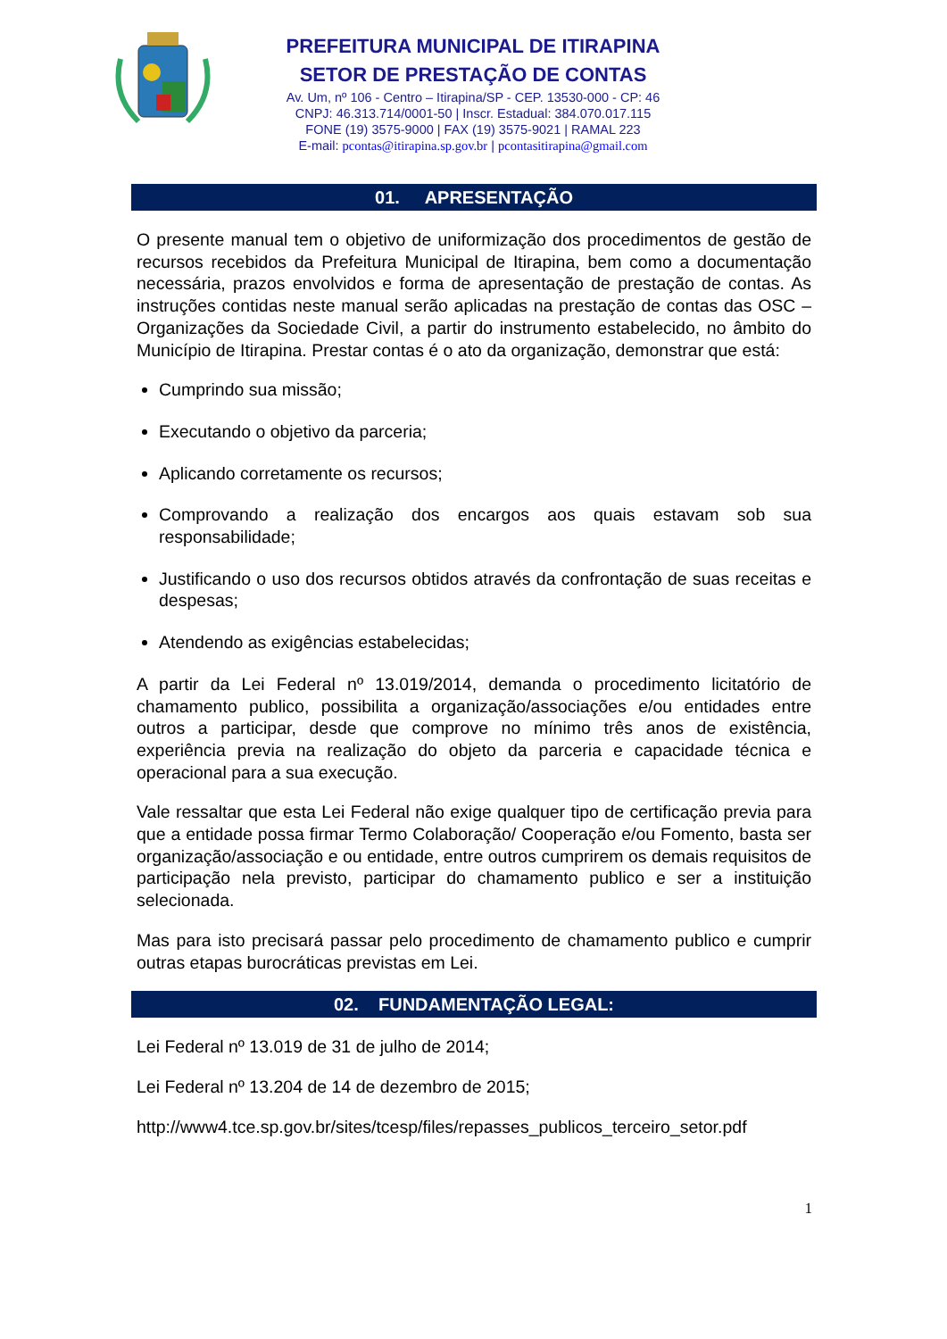PREFEITURA MUNICIPAL DE ITIRAPINA
SETOR DE PRESTAÇÃO DE CONTAS
Av. Um, nº 106 - Centro – Itirapina/SP - CEP. 13530-000 - CP: 46
CNPJ: 46.313.714/0001-50 | Inscr. Estadual: 384.070.017.115
FONE (19) 3575-9000 | FAX (19) 3575-9021 | RAMAL 223
E-mail: pcontas@itirapina.sp.gov.br | pcontasitirapina@gmail.com
01. APRESENTAÇÃO
O presente manual tem o objetivo de uniformização dos procedimentos de gestão de recursos recebidos da Prefeitura Municipal de Itirapina, bem como a documentação necessária, prazos envolvidos e forma de apresentação de prestação de contas. As instruções contidas neste manual serão aplicadas na prestação de contas das OSC – Organizações da Sociedade Civil, a partir do instrumento estabelecido, no âmbito do Município de Itirapina. Prestar contas é o ato da organização, demonstrar que está:
Cumprindo sua missão;
Executando o objetivo da parceria;
Aplicando corretamente os recursos;
Comprovando a realização dos encargos aos quais estavam sob sua responsabilidade;
Justificando o uso dos recursos obtidos através da confrontação de suas receitas e despesas;
Atendendo as exigências estabelecidas;
A partir da Lei Federal nº 13.019/2014, demanda o procedimento licitatório de chamamento publico, possibilita a organização/associações e/ou entidades entre outros a participar, desde que comprove no mínimo três anos de existência, experiência previa na realização do objeto da parceria e capacidade técnica e operacional para a sua execução.
Vale ressaltar que esta Lei Federal não exige qualquer tipo de certificação previa para que a entidade possa firmar Termo Colaboração/ Cooperação e/ou Fomento, basta ser organização/associação e ou entidade, entre outros cumprirem os demais requisitos de participação nela previsto, participar do chamamento publico e ser a instituição selecionada.
Mas para isto precisará passar pelo procedimento de chamamento publico e cumprir outras etapas burocráticas previstas em Lei.
02. FUNDAMENTAÇÃO LEGAL:
Lei Federal nº 13.019 de 31 de julho de 2014;
Lei Federal nº 13.204 de 14 de dezembro de 2015;
http://www4.tce.sp.gov.br/sites/tcesp/files/repasses_publicos_terceiro_setor.pdf
1